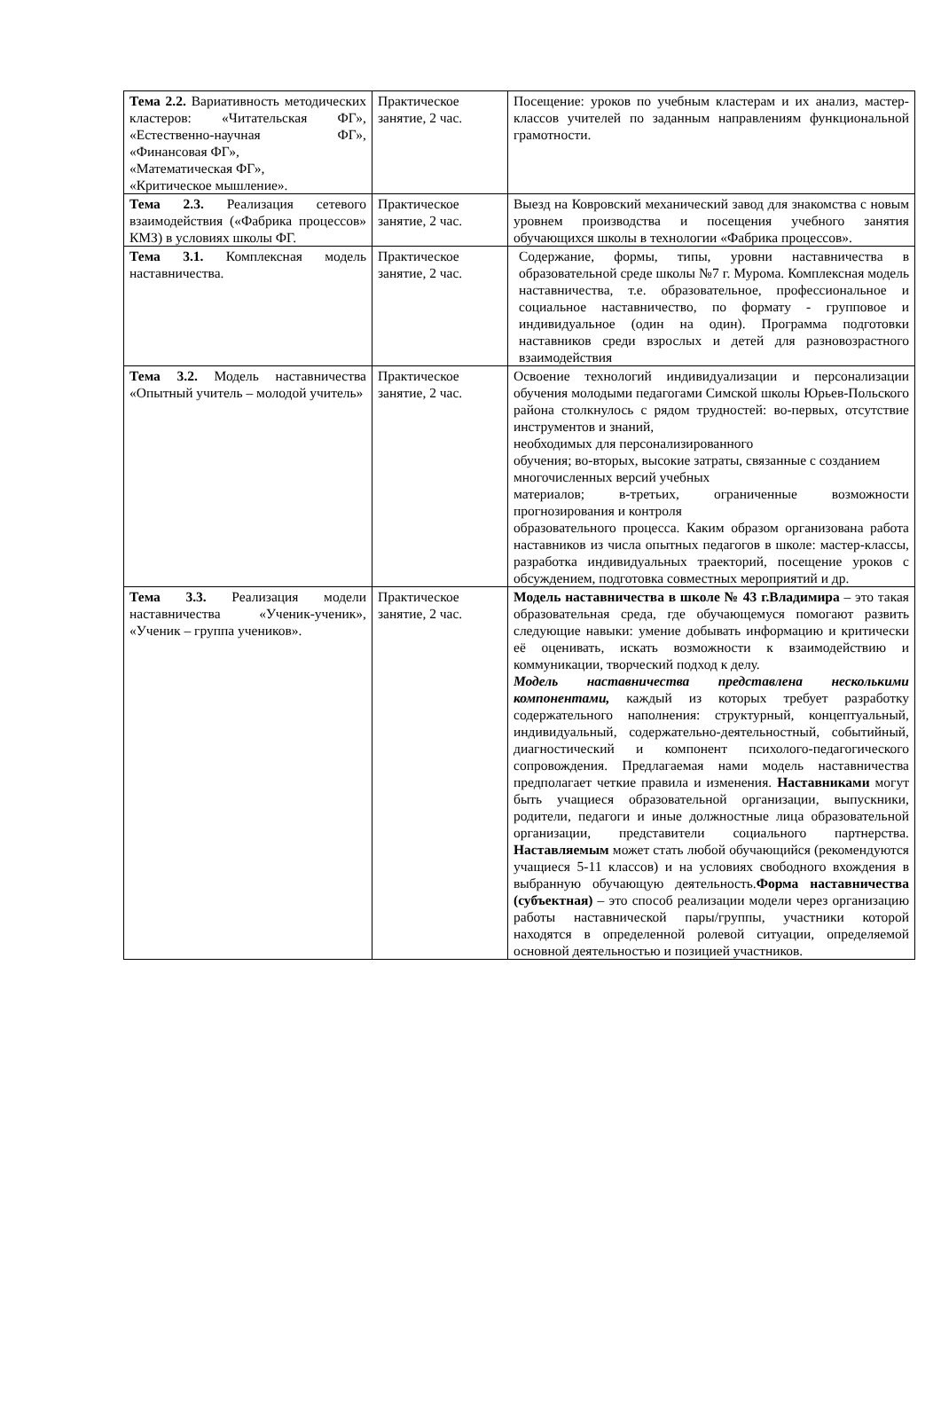| Тема 2.2. Вариативность методических кластеров: «Читательская ФГ», «Естественно-научная ФГ», «Финансовая ФГ», «Математическая ФГ», «Критическое мышление». | Практическое занятие, 2 час. | Посещение: уроков по учебным кластерам и их анализ, мастер-классов учителей по заданным направлениям функциональной грамотности. |
| Тема 2.3. Реализация сетевого взаимодействия («Фабрика процессов» КМЗ) в условиях школы ФГ. | Практическое занятие, 2 час. | Выезд на Ковровский механический завод для знакомства с новым уровнем производства и посещения учебного занятия обучающихся школы в технологии «Фабрика процессов». |
| Тема 3.1. Комплексная модель наставничества. | Практическое занятие, 2 час. | Содержание, формы, типы, уровни наставничества в образовательной среде школы №7 г. Мурома. Комплексная модель наставничества, т.е. образовательное, профессиональное и социальное наставничество, по формату - групповое и индивидуальное (один на один). Программа подготовки наставников среди взрослых и детей для разновозрастного взаимодействия |
| Тема 3.2. Модель наставничества «Опытный учитель – молодой учитель» | Практическое занятие, 2 час. | Освоение технологий индивидуализации и персонализации обучения молодыми педагогами Симской школы Юрьев-Польского района столкнулось с рядом трудностей: во-первых, отсутствие инструментов и знаний, необходимых для персонализированного обучения; во-вторых, высокие затраты, связанные с созданием многочисленных версий учебных материалов; в-третьих, ограниченные возможности прогнозирования и контроля образовательного процесса. Каким образом организована работа наставников из числа опытных педагогов в школе: мастер-классы, разработка индивидуальных траекторий, посещение уроков с обсуждением, подготовка совместных мероприятий и др. |
| Тема 3.3. Реализация модели наставничества «Ученик-ученик», «Ученик – группа учеников». | Практическое занятие, 2 час. | Модель наставничества в школе № 43 г.Владимира – это такая образовательная среда, где обучающемуся помогают развить следующие навыки: умение добывать информацию и критически её оценивать, искать возможности к взаимодействию и коммуникации, творческий подход к делу. Модель наставничества представлена несколькими компонентами, каждый из которых требует разработку содержательного наполнения: структурный, концептуальный, индивидуальный, содержательно-деятельностный, событийный, диагностический и компонент психолого-педагогического сопровождения. Предлагаемая нами модель наставничества предполагает четкие правила и изменения. Наставниками могут быть учащиеся образовательной организации, выпускники, родители, педагоги и иные должностные лица образовательной организации, представители социального партнерства. Наставляемым может стать любой обучающийся (рекомендуются учащиеся 5-11 классов) и на условиях свободного вхождения в выбранную обучающую деятельность. Форма наставничества (субъектная) – это способ реализации модели через организацию работы наставнической пары/группы, участники которой находятся в определенной ролевой ситуации, определяемой основной деятельностью и позицией участников. |